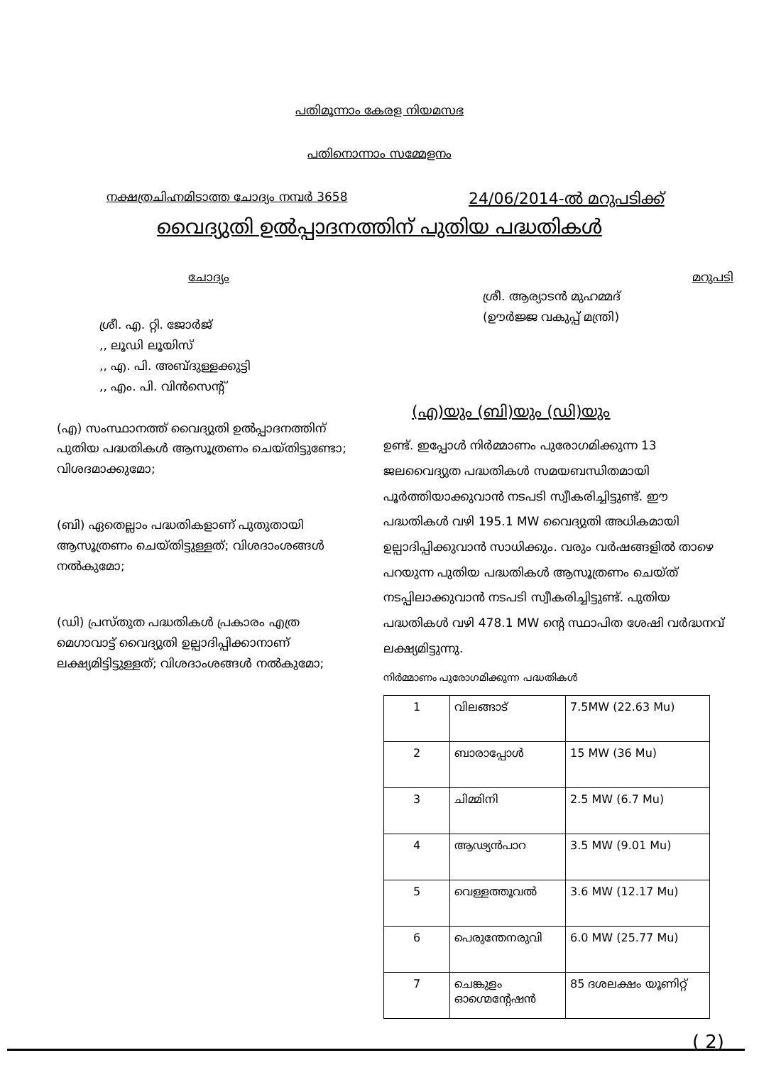പതിമൂന്നാം കേരള നിയമസഭ
പതിനൊന്നാം സമ്മേളനം
നക്ഷത്രചിഹ്നമിടാത്ത ചോദ്യം നമ്പർ 3658 24/06/2014-ൽ മറുപടിക്ക്
വൈദ്യുതി ഉൽപ്പാദനത്തിന് പുതിയ പദ്ധതികൾ
ചോദ്യം മറുപടി
ശ്രീ. എ. റ്റി. ജോർജ്
,, ലൂഡി ലൂയിസ്
,, എ. പി. അബ്ദുള്ളക്കുട്ടി
,, എം. പി. വിൻസെന്റ്
(എ) സംസ്ഥാനത്ത് വൈദ്യുതി ഉൽപ്പാദനത്തിന് പുതിയ പദ്ധതികൾ ആസൂത്രണം ചെയ്തിട്ടുണ്ടോ; വിശദമാക്കുമോ;
(ബി) ഏതെല്ലാം പദ്ധതികളാണ് പുതുതായി ആസൂത്രണം ചെയ്തിട്ടുള്ളത്; വിശദാംശങ്ങൾ നൽകുമോ;
(ഡി) പ്രസ്തുത പദ്ധതികൾ പ്രകാരം എത്ര മെഗാവാട്ട് വൈദ്യുതി ഉല്പാദിപ്പിക്കാനാണ് ലക്ഷ്യമിട്ടിട്ടുള്ളത്; വിശദാംശങ്ങൾ നൽകുമോ;
ശ്രീ. ആര്യാടൻ മുഹമ്മദ്
(ഊർജ്ജ വകുപ്പ് മന്ത്രി)
(എ)യും (ബി)യും (ഡി)യും
ഉണ്ട്. ഇപ്പോൾ നിർമ്മാണം പുരോഗമിക്കുന്ന 13 ജലവൈദ്യുത പദ്ധതികൾ സമയബന്ധിതമായി പൂർത്തിയാക്കുവാൻ നടപടി സ്വീകരിച്ചിട്ടുണ്ട്. ഈ പദ്ധതികൾ വഴി 195.1 MW വൈദ്യുതി അധികമായി ഉല്പാദിപ്പിക്കുവാൻ സാധിക്കും. വരും വർഷങ്ങളിൽ താഴെ പറയുന്ന പുതിയ പദ്ധതികൾ ആസൂത്രണം ചെയ്ത് നടപ്പിലാക്കുവാൻ നടപടി സ്വീകരിച്ചിട്ടുണ്ട്. പുതിയ പദ്ധതികൾ വഴി 478.1 MW ന്റെ സ്ഥാപിത ശേഷി വർദ്ധനവ് ലക്ഷ്യമിട്ടുന്നു.
നിർമ്മാണം പുരോഗമിക്കുന്ന പദ്ധതികൾ
| 1 | വിലങ്ങാട് | 7.5MW (22.63 Mu) |
| 2 | ബാരാപ്പോൾ | 15 MW (36 Mu) |
| 3 | ചിമ്മിനി | 2.5 MW (6.7 Mu) |
| 4 | ആഢ്യൻപാറ | 3.5 MW (9.01 Mu) |
| 5 | വെള്ളത്തൂവൽ | 3.6 MW (12.17 Mu) |
| 6 | പെരുന്തേനരുവി | 6.0 MW (25.77 Mu) |
| 7 | ചെങ്കുളം ഓഗ്മെന്റേഷൻ | 85 ദശലക്ഷം യൂണിറ്റ് |
( 2)